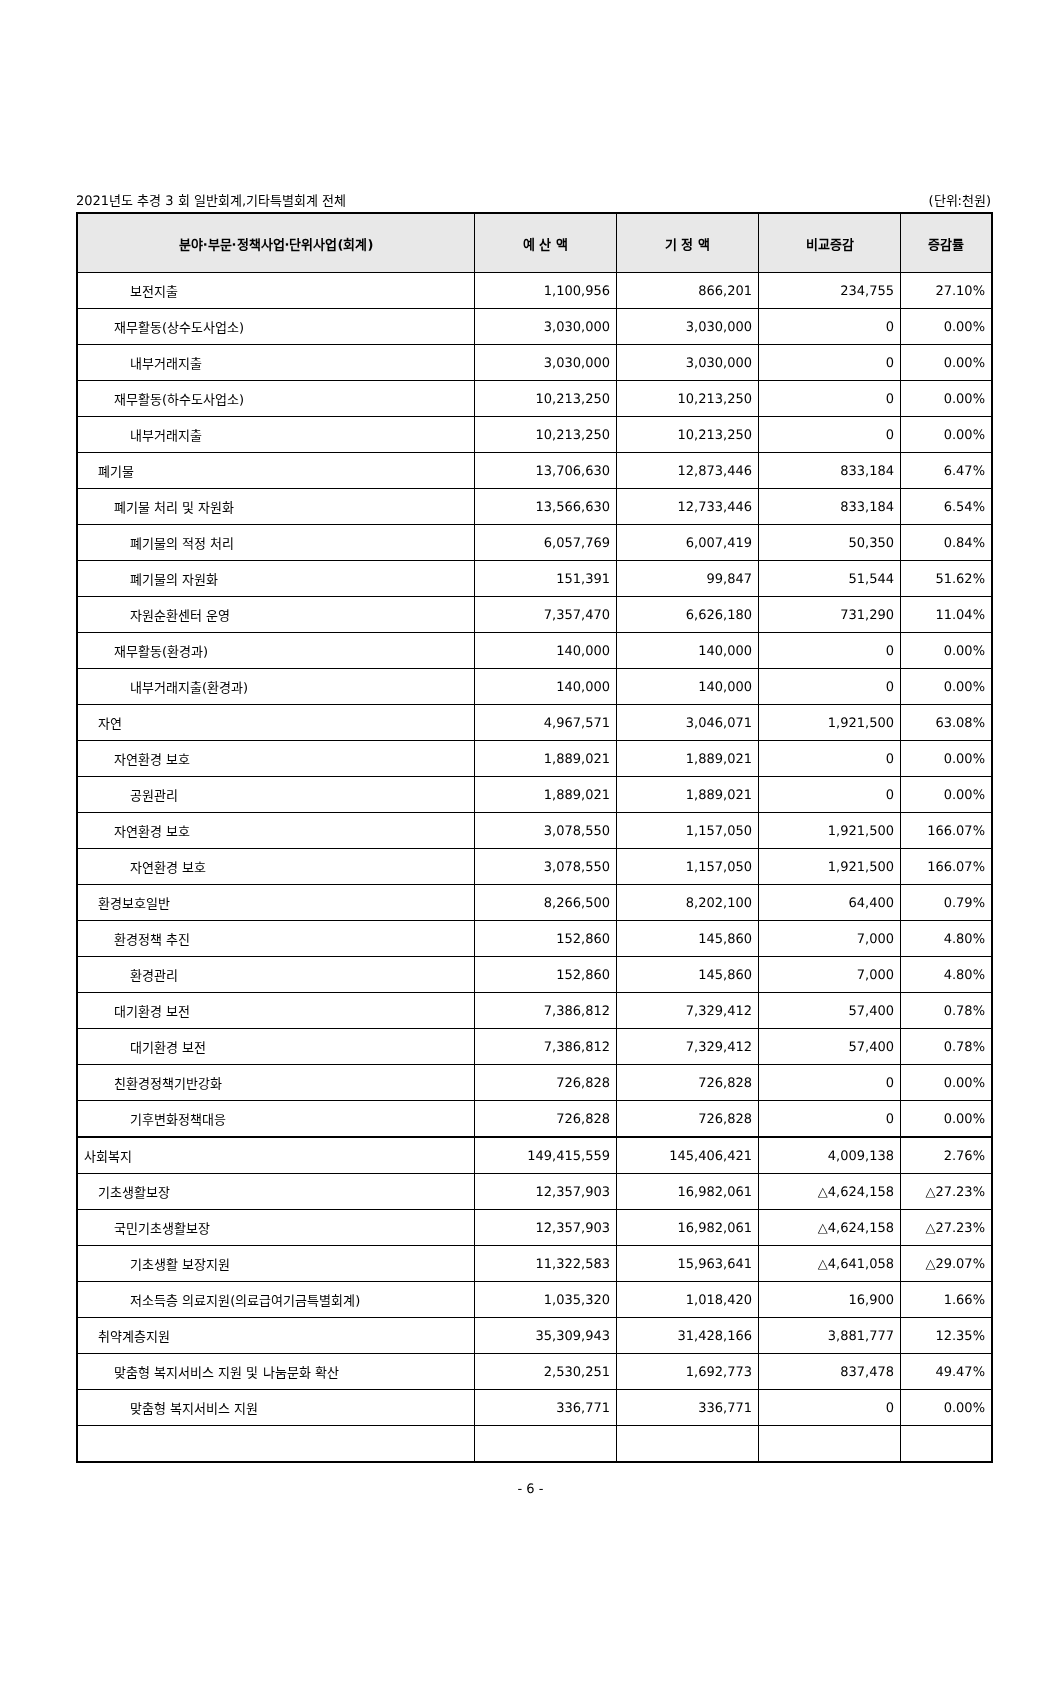2021년도 추경 3 회 일반회계,기타특별회계 전체 (단위:천원)
| 분야·부문·정책사업·단위사업(회계) | 예 산 액 | 기 정 액 | 비교증감 | 증감률 |
| --- | --- | --- | --- | --- |
| 보전지출 | 1,100,956 | 866,201 | 234,755 | 27.10% |
| 재무활동(상수도사업소) | 3,030,000 | 3,030,000 | 0 | 0.00% |
| 내부거래지출 | 3,030,000 | 3,030,000 | 0 | 0.00% |
| 재무활동(하수도사업소) | 10,213,250 | 10,213,250 | 0 | 0.00% |
| 내부거래지출 | 10,213,250 | 10,213,250 | 0 | 0.00% |
| 폐기물 | 13,706,630 | 12,873,446 | 833,184 | 6.47% |
| 폐기물 처리 및 자원화 | 13,566,630 | 12,733,446 | 833,184 | 6.54% |
| 폐기물의 적정 처리 | 6,057,769 | 6,007,419 | 50,350 | 0.84% |
| 폐기물의 자원화 | 151,391 | 99,847 | 51,544 | 51.62% |
| 자원순환센터 운영 | 7,357,470 | 6,626,180 | 731,290 | 11.04% |
| 재무활동(환경과) | 140,000 | 140,000 | 0 | 0.00% |
| 내부거래지출(환경과) | 140,000 | 140,000 | 0 | 0.00% |
| 자연 | 4,967,571 | 3,046,071 | 1,921,500 | 63.08% |
| 자연환경 보호 | 1,889,021 | 1,889,021 | 0 | 0.00% |
| 공원관리 | 1,889,021 | 1,889,021 | 0 | 0.00% |
| 자연환경 보호 | 3,078,550 | 1,157,050 | 1,921,500 | 166.07% |
| 자연환경 보호 | 3,078,550 | 1,157,050 | 1,921,500 | 166.07% |
| 환경보호일반 | 8,266,500 | 8,202,100 | 64,400 | 0.79% |
| 환경정책 추진 | 152,860 | 145,860 | 7,000 | 4.80% |
| 환경관리 | 152,860 | 145,860 | 7,000 | 4.80% |
| 대기환경 보전 | 7,386,812 | 7,329,412 | 57,400 | 0.78% |
| 대기환경 보전 | 7,386,812 | 7,329,412 | 57,400 | 0.78% |
| 친환경정책기반강화 | 726,828 | 726,828 | 0 | 0.00% |
| 기후변화정책대응 | 726,828 | 726,828 | 0 | 0.00% |
| 사회복지 | 149,415,559 | 145,406,421 | 4,009,138 | 2.76% |
| 기초생활보장 | 12,357,903 | 16,982,061 | △4,624,158 | △27.23% |
| 국민기초생활보장 | 12,357,903 | 16,982,061 | △4,624,158 | △27.23% |
| 기초생활 보장지원 | 11,322,583 | 15,963,641 | △4,641,058 | △29.07% |
| 저소득층 의료지원(의료급여기금특별회계) | 1,035,320 | 1,018,420 | 16,900 | 1.66% |
| 취약계층지원 | 35,309,943 | 31,428,166 | 3,881,777 | 12.35% |
| 맞춤형 복지서비스 지원 및 나눔문화 확산 | 2,530,251 | 1,692,773 | 837,478 | 49.47% |
| 맞춤형 복지서비스 지원 | 336,771 | 336,771 | 0 | 0.00% |
- 6 -